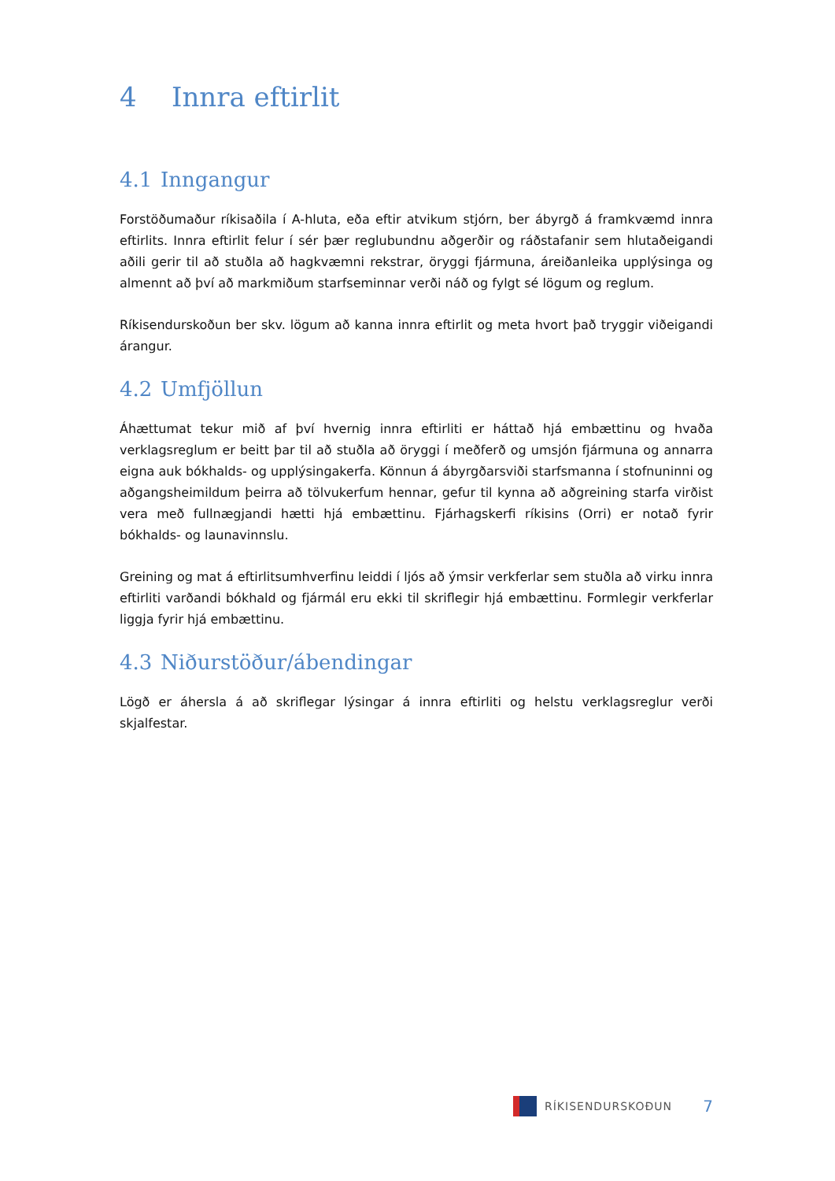4 Innra eftirlit
4.1 Inngangur
Forstöðumaður ríkisaðila í A-hluta, eða eftir atvikum stjórn, ber ábyrgð á framkvæmd innra eftirlits. Innra eftirlit felur í sér þær reglubundnu aðgerðir og ráðstafanir sem hlutaðeigandi aðili gerir til að stuðla að hagkvæmni rekstrar, öryggi fjármuna, áreiðanleika upplýsinga og almennt að því að markmiðum starfseminnar verði náð og fylgt sé lögum og reglum.
Ríkisendurskoðun ber skv. lögum að kanna innra eftirlit og meta hvort það tryggir viðeigandi árangur.
4.2 Umfjöllun
Áhættumat tekur mið af því hvernig innra eftirliti er háttað hjá embættinu og hvaða verklagsreglum er beitt þar til að stuðla að öryggi í meðferð og umsjón fjármuna og annarra eigna auk bókhalds- og upplýsingakerfa. Könnun á ábyrgðarsviði starfsmanna í stofnuninni og aðgangsheimildum þeirra að tölvukerfum hennar, gefur til kynna að aðgreining starfa virðist vera með fullnægjandi hætti hjá embættinu. Fjárhagskerfi ríkisins (Orri) er notað fyrir bókhalds- og launavinnslu.
Greining og mat á eftirlitsumhverfinu leiddi í ljós að ýmsir verkferlar sem stuðla að virku innra eftirliti varðandi bókhald og fjármál eru ekki til skriflegir hjá embættinu. Formlegir verkferlar liggja fyrir hjá embættinu.
4.3 Niðurstöður/ábendingar
Lögð er áhersla á að skriflegar lýsingar á innra eftirliti og helstu verklagsreglur verði skjalfestar.
RÍKISENDURSKOÐUN
7